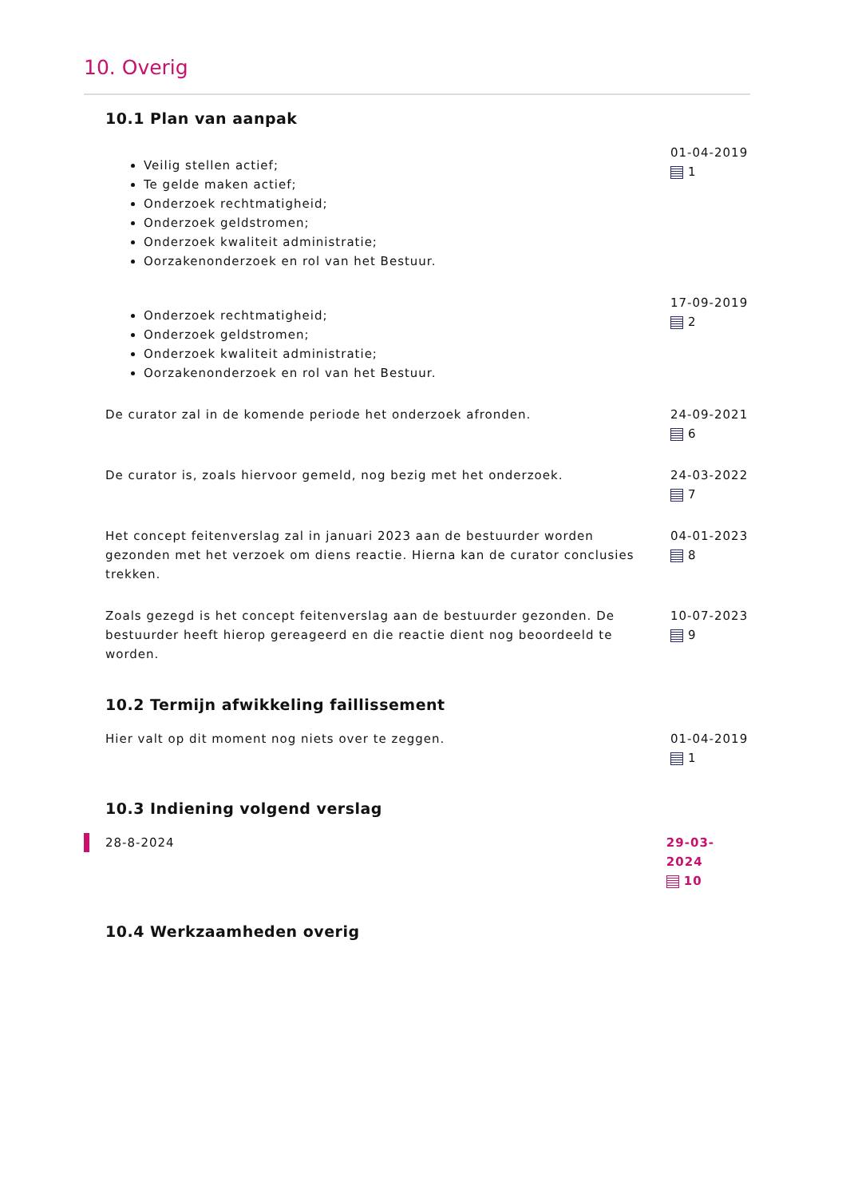10. Overig
10.1 Plan van aanpak
Veilig stellen actief;
Te gelde maken actief;
Onderzoek rechtmatigheid;
Onderzoek geldstromen;
Onderzoek kwaliteit administratie;
Oorzakenonderzoek en rol van het Bestuur.
01-04-2019
1
Onderzoek rechtmatigheid;
Onderzoek geldstromen;
Onderzoek kwaliteit administratie;
Oorzakenonderzoek en rol van het Bestuur.
17-09-2019
2
De curator zal in de komende periode het onderzoek afronden. 24-09-2021
6
De curator is, zoals hiervoor gemeld, nog bezig met het onderzoek. 24-03-2022
7
Het concept feitenverslag zal in januari 2023 aan de bestuurder worden gezonden met het verzoek om diens reactie. Hierna kan de curator conclusies trekken.
04-01-2023
8
Zoals gezegd is het concept feitenverslag aan de bestuurder gezonden. De bestuurder heeft hierop gereageerd en die reactie dient nog beoordeeld te worden.
10-07-2023
9
10.2 Termijn afwikkeling faillissement
Hier valt op dit moment nog niets over te zeggen. 01-04-2019
1
10.3 Indiening volgend verslag
28-8-2024 29-03-2024
10
10.4 Werkzaamheden overig